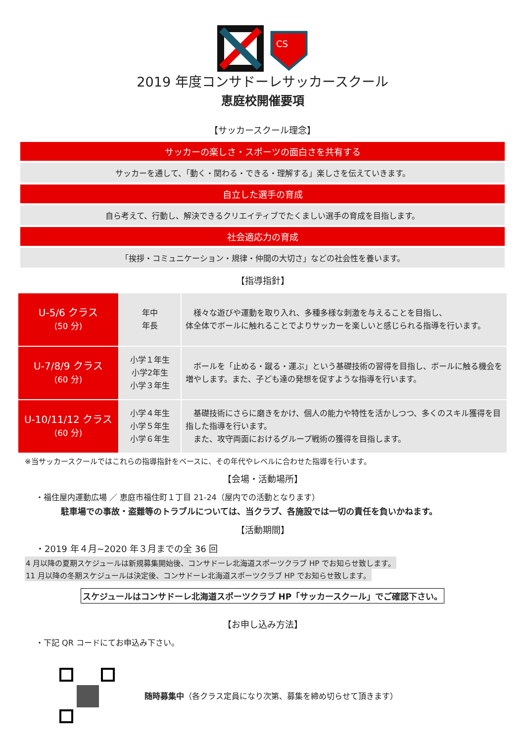CS
2019 年度コンサドーレサッカースクール
恵庭校開催要項
【サッカースクール理念】
サッカーの楽しさ・スポーツの面白さを共有する
サッカーを通して、「動く・関わる・できる・理解する」楽しさを伝えていきます。
自立した選手の育成
自ら考えて、行動し、解決できるクリエイティブでたくましい選手の育成を目指します。
社会適応力の育成
「挨拶・コミュニケーション・規律・仲間の大切さ」などの社会性を養います。
【指導指針】
| U-5/6 クラス (50 分) | 年中 年長 | 様々な遊びや運動を取り入れ、多種多様な刺激を与えることを目指し、 体全体でボールに触れることでよりサッカーを楽しいと感じられる指導を行います。 |
| U-7/8/9 クラス (60 分) | 小学１年生 小学2年生 小学３年生 | ボールを「止める・蹴る・運ぶ」という基礎技術の習得を目指し、ボールに触る機会を増やします。また、子ども達の発想を促すような指導を行います。 |
| U-10/11/12 クラス (60 分) | 小学４年生 小学５年生 小学６年生 | 基礎技術にさらに磨きをかけ、個人の能力や特性を活かしつつ、多くのスキル獲得を目指した指導を行います。 また、攻守両面におけるグループ戦術の獲得を目指します。 |
※当サッカースクールではこれらの指導指針をベースに、その年代やレベルに合わせた指導を行います。
【会場・活動場所】
・福住屋内運動広場 ／ 恵庭市福住町１丁目 21-24（屋内での活動となります）
駐車場での事故・盗難等のトラブルについては、当クラブ、各施設では一切の責任を負いかねます。
【活動期間】
・2019 年４月~2020 年３月までの全 36 回
4 月以降の夏期スケジュールは新規募集開始後、コンサドーレ北海道スポーツクラブ HP でお知らせ致します。
11 月以降の冬期スケジュールは決定後、コンサドーレ北海道スポーツクラブ HP でお知らせ致します。
スケジュールはコンサドーレ北海道スポーツクラブ HP「サッカースクール」でご確認下さい。
【お申し込み方法】
・下記 QR コードにてお申込み下さい。
随時募集中（各クラス定員になり次第、募集を締め切らせて頂きます）